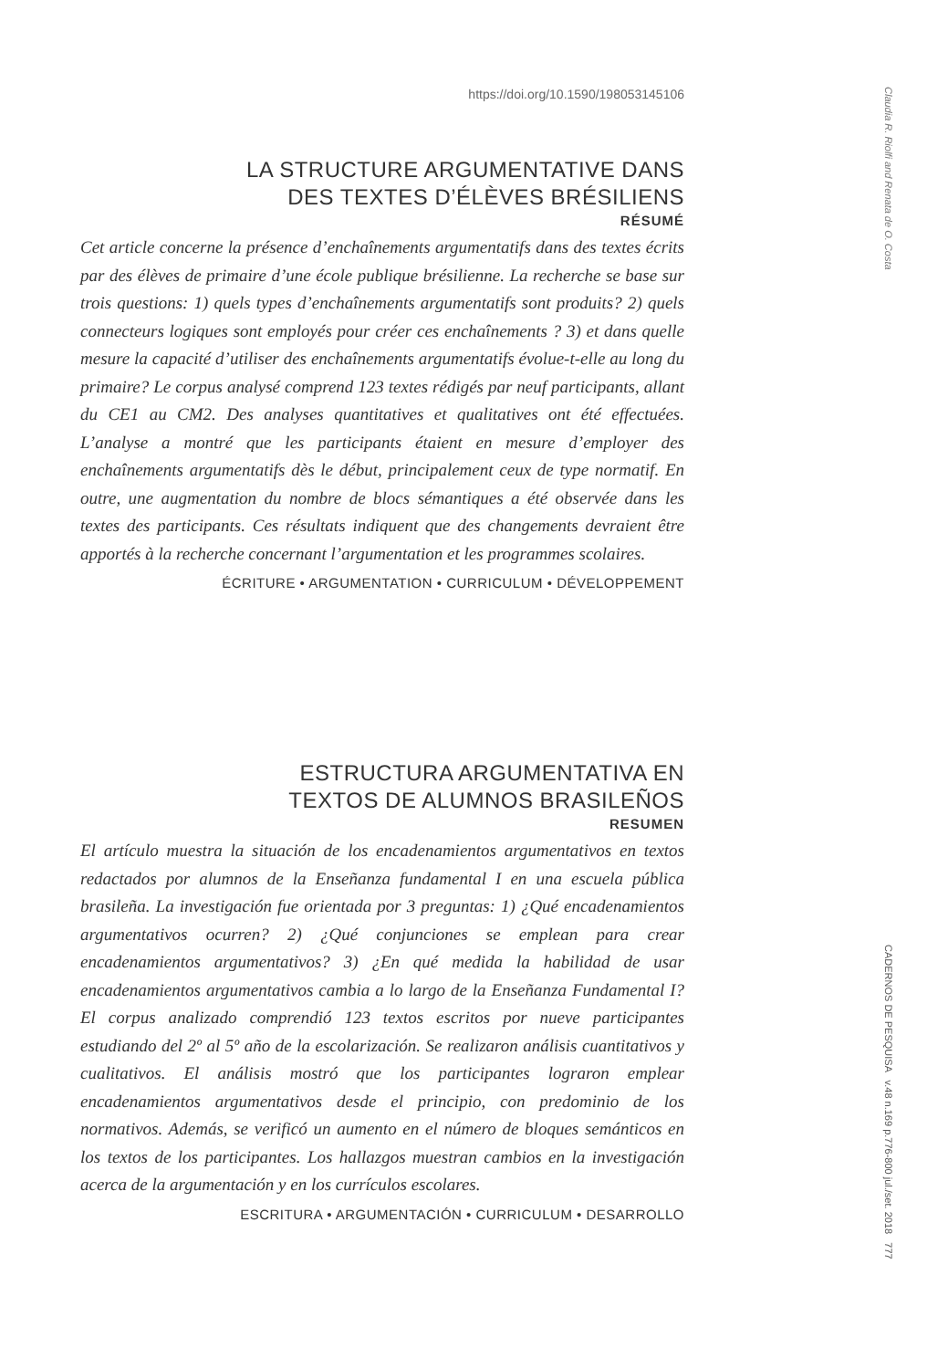Claudia R. Riolfi and Renata de O. Costa
https://doi.org/10.1590/198053145106
LA STRUCTURE ARGUMENTATIVE DANS
DES TEXTES D’ÉLÈVES BRÉSILIENS
RÉSUMÉ
Cet article concerne la présence d’enchaînements argumentatifs dans des textes écrits par des élèves de primaire d’une école publique brésilienne. La recherche se base sur trois questions: 1) quels types d’enchaînements argumentatifs sont produits? 2) quels connecteurs logiques sont employés pour créer ces enchaînements ? 3) et dans quelle mesure la capacité d’utiliser des enchaînements argumentatifs évolue-t-elle au long du primaire? Le corpus analysé comprend 123 textes rédigés par neuf participants, allant du CE1 au CM2. Des analyses quantitatives et qualitatives ont été effectuées. L’analyse a montré que les participants étaient en mesure d’employer des enchaînements argumentatifs dès le début, principalement ceux de type normatif. En outre, une augmentation du nombre de blocs sémantiques a été observée dans les textes des participants. Ces résultats indiquent que des changements devraient être apportés à la recherche concernant l’argumentation et les programmes scolaires.
ÉCRITURE • ARGUMENTATION • CURRICULUM • DÉVELOPPEMENT
ESTRUCTURA ARGUMENTATIVA EN
TEXTOS DE ALUMNOS BRASILEÑOS
RESUMEN
El artículo muestra la situación de los encadenamientos argumentativos en textos redactados por alumnos de la Enseñanza fundamental I en una escuela pública brasileña. La investigación fue orientada por 3 preguntas: 1) ¿Qué encadenamientos argumentativos ocurren? 2) ¿Qué conjunciones se emplean para crear encadenamientos argumentativos? 3) ¿En qué medida la habilidad de usar encadenamientos argumentativos cambia a lo largo de la Enseñanza Fundamental I? El corpus analizado comprendió 123 textos escritos por nueve participantes estudiando del 2º al 5º año de la escolarización. Se realizaron análisis cuantitativos y cualitativos. El análisis mostró que los participantes lograron emplear encadenamientos argumentativos desde el principio, con predominio de los normativos. Además, se verificó un aumento en el número de bloques semánticos en los textos de los participantes. Los hallazgos muestran cambios en la investigación acerca de la argumentación y en los currículos escolares.
ESCRITURA • ARGUMENTACIÓN • CURRICULUM • DESARROLLO
CADERNOS DE PESQUISA v.48 n.169 p.776-800 jul./set. 2018 777